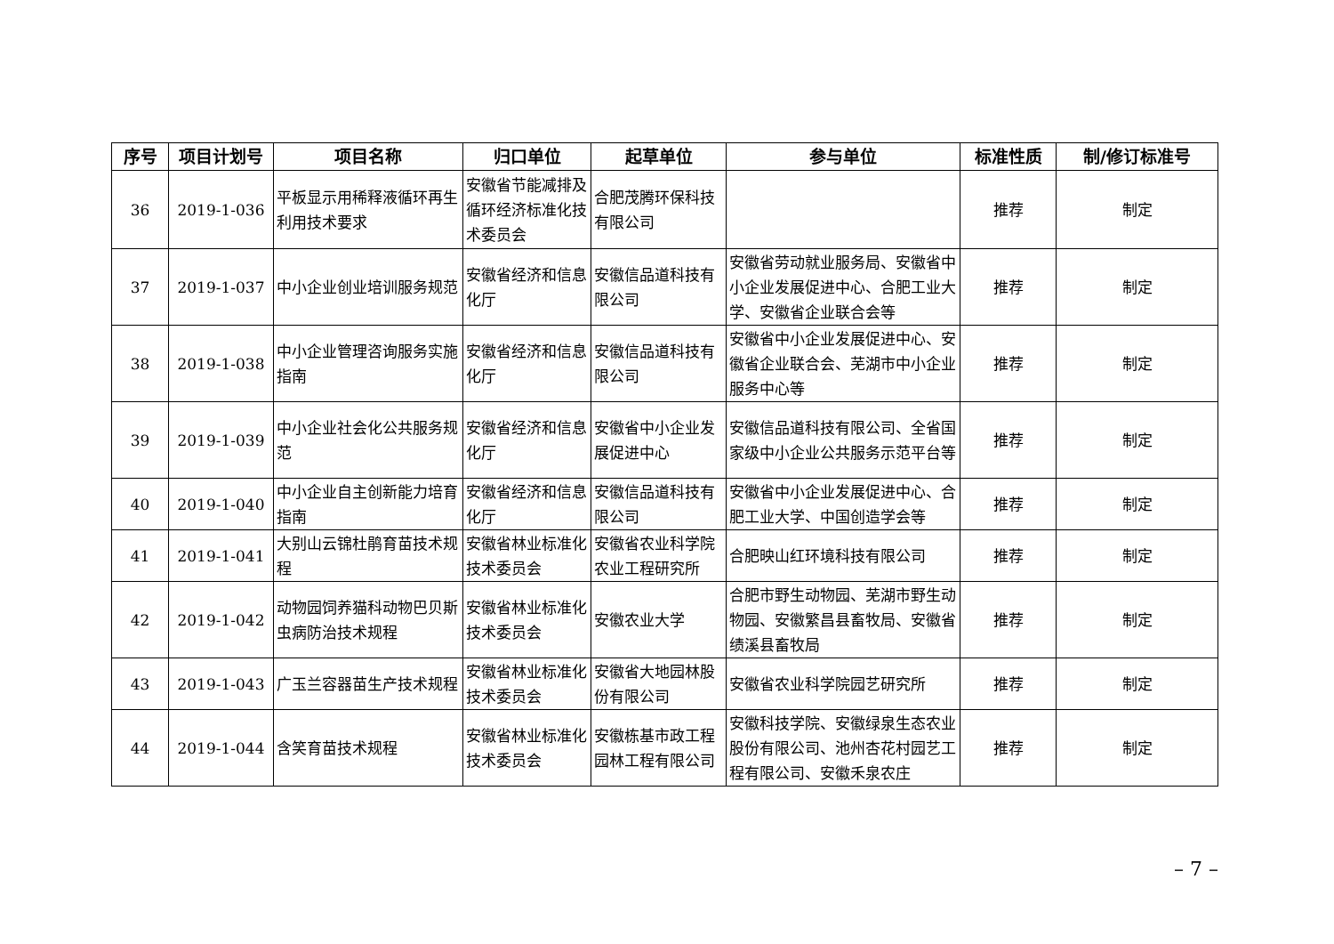| 序号 | 项目计划号 | 项目名称 | 归口单位 | 起草单位 | 参与单位 | 标准性质 | 制/修订标准号 |
| --- | --- | --- | --- | --- | --- | --- | --- |
| 36 | 2019-1-036 | 平板显示用稀释液循环再生利用技术要求 | 安徽省节能减排及循环经济标准化技术委员会 | 合肥茂腾环保科技有限公司 | | 推荐 | 制定 |
| 37 | 2019-1-037 | 中小企业创业培训服务规范 | 安徽省经济和信息化厅 | 安徽信品道科技有限公司 | 安徽省劳动就业服务局、安徽省中小企业发展促进中心、合肥工业大学、安徽省企业联合会等 | 推荐 | 制定 |
| 38 | 2019-1-038 | 中小企业管理咨询服务实施指南 | 安徽省经济和信息化厅 | 安徽信品道科技有限公司 | 安徽省中小企业发展促进中心、安徽省企业联合会、芜湖市中小企业服务中心等 | 推荐 | 制定 |
| 39 | 2019-1-039 | 中小企业社会化公共服务规范 | 安徽省经济和信息化厅 | 安徽省中小企业发展促进中心 | 安徽信品道科技有限公司、全省国家级中小企业公共服务示范平台等 | 推荐 | 制定 |
| 40 | 2019-1-040 | 中小企业自主创新能力培育指南 | 安徽省经济和信息化厅 | 安徽信品道科技有限公司 | 安徽省中小企业发展促进中心、合肥工业大学、中国创造学会等 | 推荐 | 制定 |
| 41 | 2019-1-041 | 大别山云锦杜鹃育苗技术规程 | 安徽省林业标准化技术委员会 | 安徽省农业科学院农业工程研究所 | 合肥映山红环境科技有限公司 | 推荐 | 制定 |
| 42 | 2019-1-042 | 动物园饲养猫科动物巴贝斯虫病防治技术规程 | 安徽省林业标准化技术委员会 | 安徽农业大学 | 合肥市野生动物园、芜湖市野生动物园、安徽繁昌县畜牧局、安徽省绩溪县畜牧局 | 推荐 | 制定 |
| 43 | 2019-1-043 | 广玉兰容器苗生产技术规程 | 安徽省林业标准化技术委员会 | 安徽省大地园林股份有限公司 | 安徽省农业科学院园艺研究所 | 推荐 | 制定 |
| 44 | 2019-1-044 | 含笑育苗技术规程 | 安徽省林业标准化技术委员会 | 安徽栋基市政工程园林工程有限公司 | 安徽科技学院、安徽绿泉生态农业股份有限公司、池州杏花村园艺工程有限公司、安徽禾泉农庄 | 推荐 | 制定 |
– 7 –